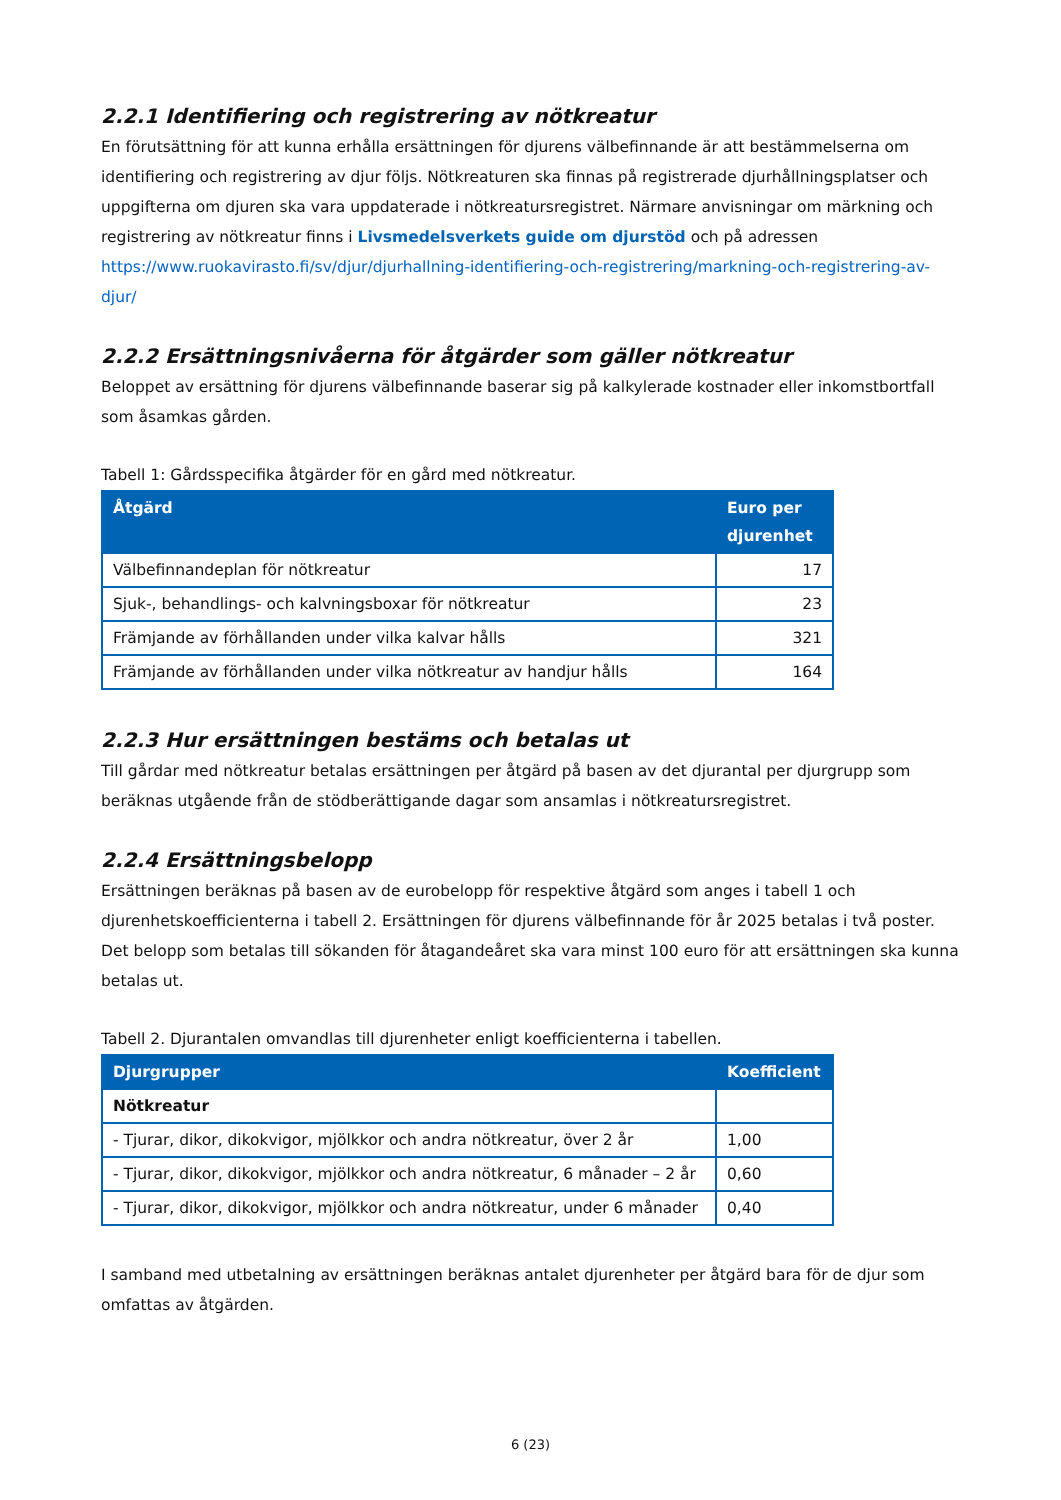2.2.1 Identifiering och registrering av nötkreatur
En förutsättning för att kunna erhålla ersättningen för djurens välbefinnande är att bestämmelserna om identifiering och registrering av djur följs. Nötkreaturen ska finnas på registrerade djurhållningsplatser och uppgifterna om djuren ska vara uppdaterade i nötkreatursregistret. Närmare anvisningar om märkning och registrering av nötkreatur finns i Livsmedelsverkets guide om djurstöd och på adressen https://www.ruokavirasto.fi/sv/djur/djurhallning-identifiering-och-registrering/markning-och-registrering-av-djur/
2.2.2 Ersättningsnivåerna för åtgärder som gäller nötkreatur
Beloppet av ersättning för djurens välbefinnande baserar sig på kalkylerade kostnader eller inkomstbortfall som åsamkas gården.
Tabell 1: Gårdsspecifika åtgärder för en gård med nötkreatur.
| Åtgärd | Euro per djurenhet |
| --- | --- |
| Välbefinnandeplan för nötkreatur | 17 |
| Sjuk-, behandlings- och kalvningsboxar för nötkreatur | 23 |
| Främjande av förhållanden under vilka kalvar hålls | 321 |
| Främjande av förhållanden under vilka nötkreatur av handjur hålls | 164 |
2.2.3 Hur ersättningen bestäms och betalas ut
Till gårdar med nötkreatur betalas ersättningen per åtgärd på basen av det djurantal per djurgrupp som beräknas utgående från de stödberättigande dagar som ansamlas i nötkreatursregistret.
2.2.4 Ersättningsbelopp
Ersättningen beräknas på basen av de eurobelopp för respektive åtgärd som anges i tabell 1 och djurenhetskoefficienterna i tabell 2. Ersättningen för djurens välbefinnande för år 2025 betalas i två poster. Det belopp som betalas till sökanden för åtagandeåret ska vara minst 100 euro för att ersättningen ska kunna betalas ut.
Tabell 2. Djurantalen omvandlas till djurenheter enligt koefficienterna i tabellen.
| Djurgrupper | Koefficient |
| --- | --- |
| Nötkreatur | |
| - Tjurar, dikor, dikokvigor, mjölkkor och andra nötkreatur, över 2 år | 1,00 |
| - Tjurar, dikor, dikokvigor, mjölkkor och andra nötkreatur, 6 månader – 2 år | 0,60 |
| - Tjurar, dikor, dikokvigor, mjölkkor och andra nötkreatur, under 6 månader | 0,40 |
I samband med utbetalning av ersättningen beräknas antalet djurenheter per åtgärd bara för de djur som omfattas av åtgärden.
6 (23)